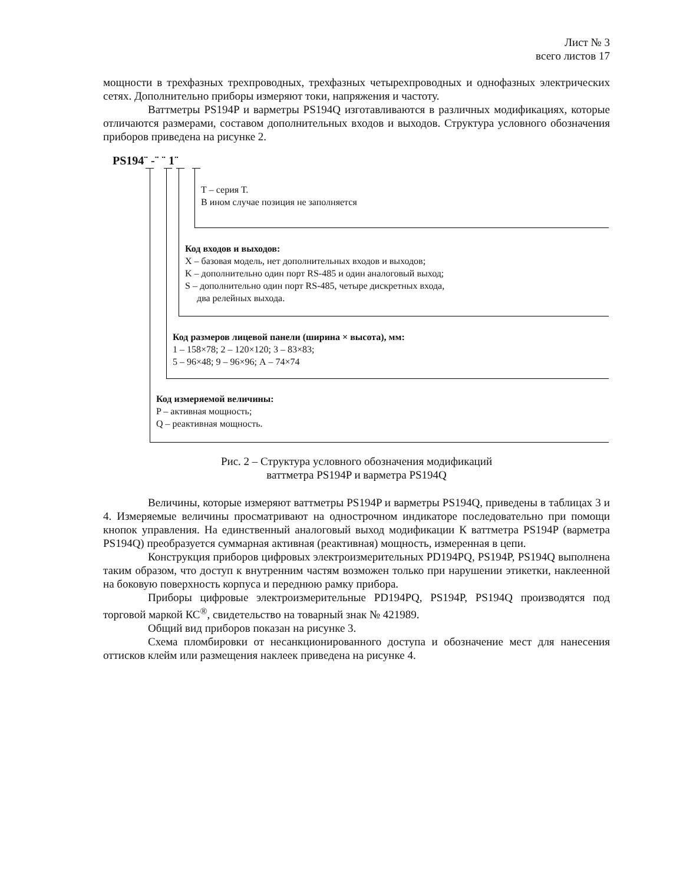Лист № 3
всего листов 17
мощности в трехфазных трехпроводных, трехфазных четырехпроводных и однофазных электрических сетях. Дополнительно приборы измеряют токи, напряжения и частоту.
Ваттметры PS194P и варметры PS194Q изготавливаются в различных модификациях, которые отличаются размерами, составом дополнительных входов и выходов. Структура условного обозначения приборов приведена на рисунке 2.
PS194¨ -¨ ¨ 1¨
Т – серия Т.
В ином случае позиция не заполняется
Код входов и выходов:
X – базовая модель, нет дополнительных входов и выходов;
K – дополнительно один порт RS-485 и один аналоговый выход;
S – дополнительно один порт RS-485, четыре дискретных входа,
два релейных выхода.
Код размеров лицевой панели (ширина × высота), мм:
1 – 158×78; 2 – 120×120; 3 – 83×83;
5 – 96×48; 9 – 96×96; А – 74×74
Код измеряемой величины:
P – активная мощность;
Q – реактивная мощность.
Рис. 2 – Структура условного обозначения модификаций
ваттметра PS194P и варметра PS194Q
Величины, которые измеряют ваттметры PS194P и варметры PS194Q, приведены в таблицах 3 и 4. Измеряемые величины просматривают на однострочном индикаторе последовательно при помощи кнопок управления. На единственный аналоговый выход модификации К ваттметра PS194P (варметра PS194Q) преобразуется суммарная активная (реактивная) мощность, измеренная в цепи.
Конструкция приборов цифровых электроизмерительных PD194PQ, PS194P, PS194Q выполнена таким образом, что доступ к внутренним частям возможен только при нарушении этикетки, наклеенной на боковую поверхность корпуса и переднюю рамку прибора.
Приборы цифровые электроизмерительные PD194PQ, PS194P, PS194Q производятся под торговой маркой КС<sup>®</sup>, свидетельство на товарный знак № 421989.
Общий вид приборов показан на рисунке 3.
Схема пломбировки от несанкционированного доступа и обозначение мест для нанесения оттисков клейм или размещения наклеек приведена на рисунке 4.